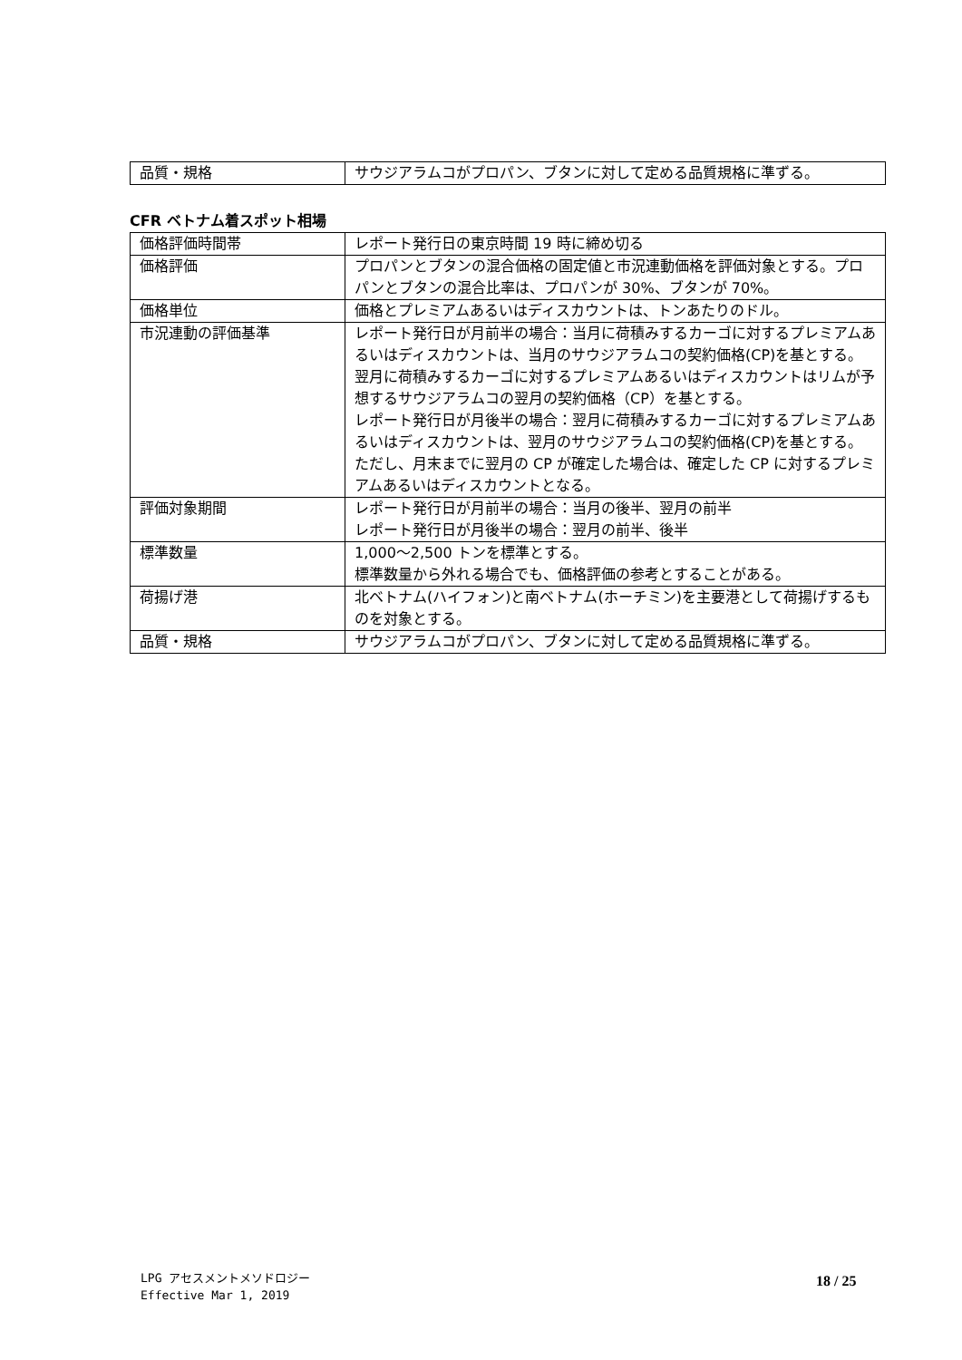| 品質・規格 | サウジアラムコがプロパン、ブタンに対して定める品質規格に準ずる。 |
CFR ベトナム着スポット相場
| 価格評価時間帯 | レポート発行日の東京時間 19 時に締め切る |
| 価格評価 | プロパンとブタンの混合価格の固定値と市況連動価格を評価対象とする。プロパンとブタンの混合比率は、プロパンが 30%、ブタンが 70%。 |
| 価格単位 | 価格とプレミアムあるいはディスカウントは、トンあたりのドル。 |
| 市況連動の評価基準 | レポート発行日が月前半の場合：当月に荷積みするカーゴに対するプレミアムあるいはディスカウントは、当月のサウジアラムコの契約価格(CP)を基とする。翌月に荷積みするカーゴに対するプレミアムあるいはディスカウントはリムが予想するサウジアラムコの翌月の契約価格（CP）を基とする。 レポート発行日が月後半の場合：翌月に荷積みするカーゴに対するプレミアムあるいはディスカウントは、翌月のサウジアラムコの契約価格(CP)を基とする。ただし、月末までに翌月の CP が確定した場合は、確定した CP に対するプレミアムあるいはディスカウントとなる。 |
| 評価対象期間 | レポート発行日が月前半の場合：当月の後半、翌月の前半 レポート発行日が月後半の場合：翌月の前半、後半 |
| 標準数量 | 1,000～2,500 トンを標準とする。 標準数量から外れる場合でも、価格評価の参考とすることがある。 |
| 荷揚げ港 | 北ベトナム(ハイフォン)と南ベトナム(ホーチミン)を主要港として荷揚げするものを対象とする。 |
| 品質・規格 | サウジアラムコがプロパン、ブタンに対して定める品質規格に準ずる。 |
LPG アセスメントメソドロジー
Effective Mar 1, 2019
18 / 25